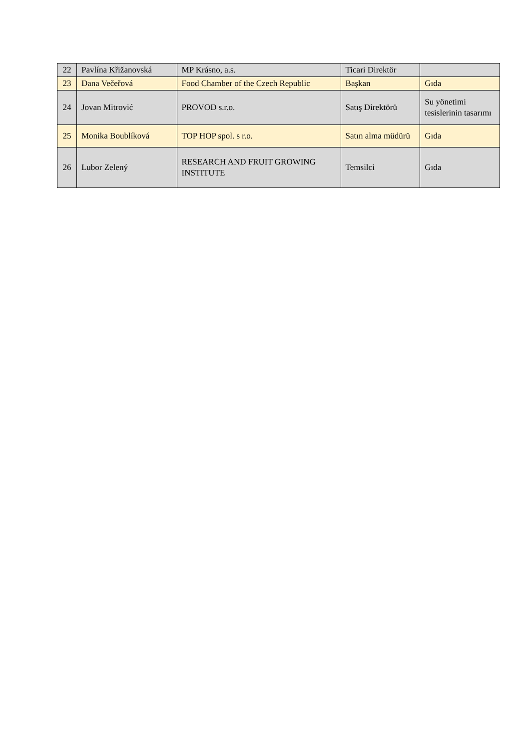| 22 | Pavlína Křižanovská | MP Krásno, a.s. | Ticari Direktör | |
| 23 | Dana Večeřová | Food Chamber of the Czech Republic | Başkan | Gıda |
| 24 | Jovan Mitrović | PROVOD s.r.o. | Satış Direktörü | Su yönetimi tesislerinin tasarımı |
| 25 | Monika Boublíková | TOP HOP spol. s r.o. | Satın alma müdürü | Gıda |
| 26 | Lubor Zelený | RESEARCH AND FRUIT GROWING INSTITUTE | Temsilci | Gıda |